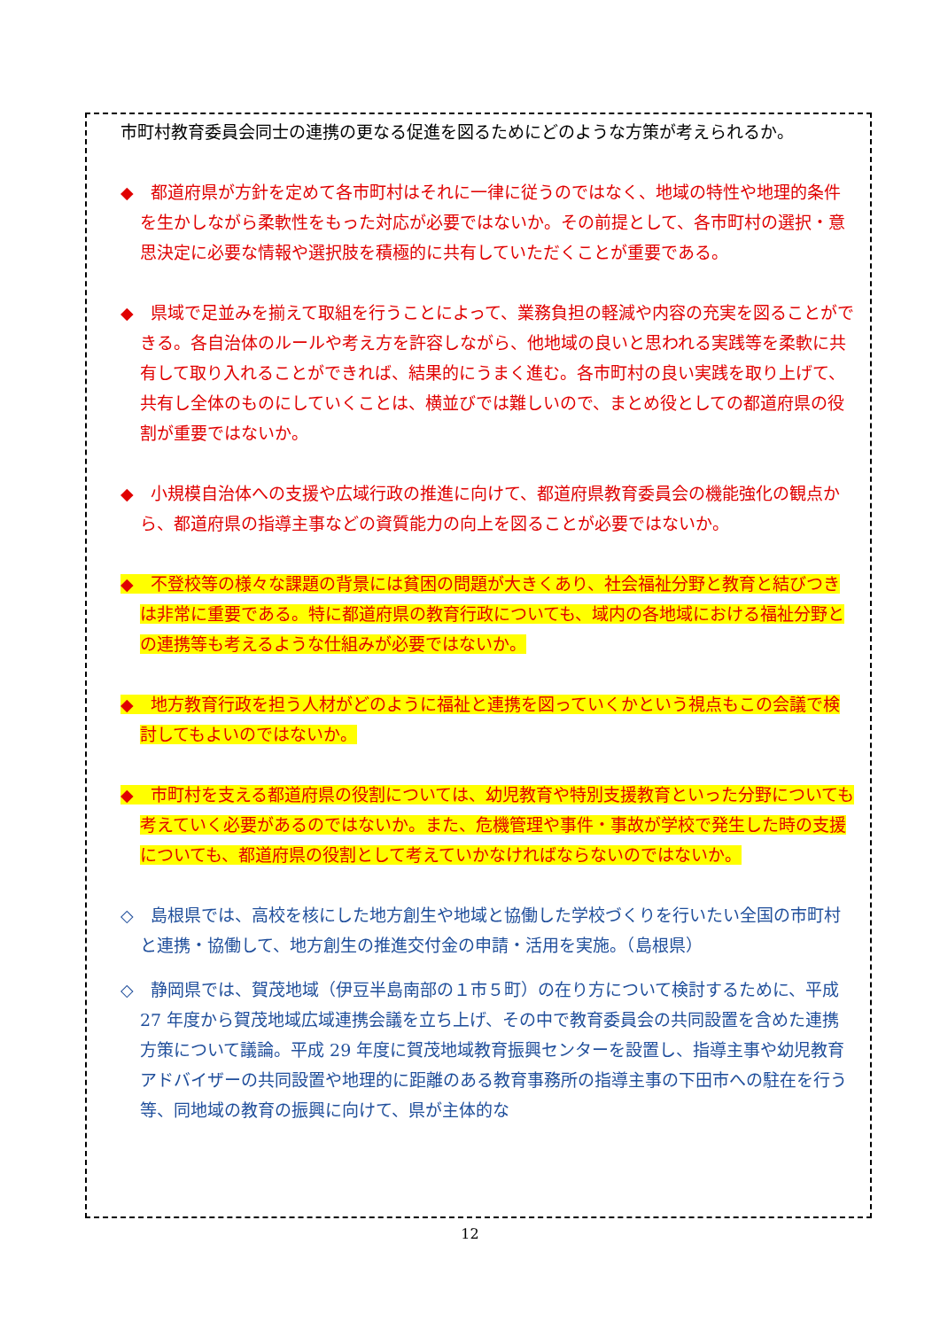市町村教育委員会同士の連携の更なる促進を図るためにどのような方策が考えられるか。
◆　都道府県が方針を定めて各市町村はそれに一律に従うのではなく、地域の特性や地理的条件を生かしながら柔軟性をもった対応が必要ではないか。その前提として、各市町村の選択・意思決定に必要な情報や選択肢を積極的に共有していただくことが重要である。
◆　県域で足並みを揃えて取組を行うことによって、業務負担の軽減や内容の充実を図ることができる。各自治体のルールや考え方を許容しながら、他地域の良いと思われる実践等を柔軟に共有して取り入れることができれば、結果的にうまく進む。各市町村の良い実践を取り上げて、共有し全体のものにしていくことは、横並びでは難しいので、まとめ役としての都道府県の役割が重要ではないか。
◆　小規模自治体への支援や広域行政の推進に向けて、都道府県教育委員会の機能強化の観点から、都道府県の指導主事などの資質能力の向上を図ることが必要ではないか。
◆　不登校等の様々な課題の背景には貧困の問題が大きくあり、社会福祉分野と教育と結びつきは非常に重要である。特に都道府県の教育行政についても、域内の各地域における福祉分野との連携等も考えるような仕組みが必要ではないか。
◆　地方教育行政を担う人材がどのように福祉と連携を図っていくかという視点もこの会議で検討してもよいのではないか。
◆　市町村を支える都道府県の役割については、幼児教育や特別支援教育といった分野についても考えていく必要があるのではないか。また、危機管理や事件・事故が学校で発生した時の支援についても、都道府県の役割として考えていかなければならないのではないか。
◇　島根県では、高校を核にした地方創生や地域と協働した学校づくりを行いたい全国の市町村と連携・協働して、地方創生の推進交付金の申請・活用を実施。（島根県）
◇　静岡県では、賀茂地域（伊豆半島南部の１市５町）の在り方について検討するために、平成 27 年度から賀茂地域広域連携会議を立ち上げ、その中で教育委員会の共同設置を含めた連携方策について議論。平成 29 年度に賀茂地域教育振興センターを設置し、指導主事や幼児教育アドバイザーの共同設置や地理的に距離のある教育事務所の指導主事の下田市への駐在を行う等、同地域の教育の振興に向けて、県が主体的な
12